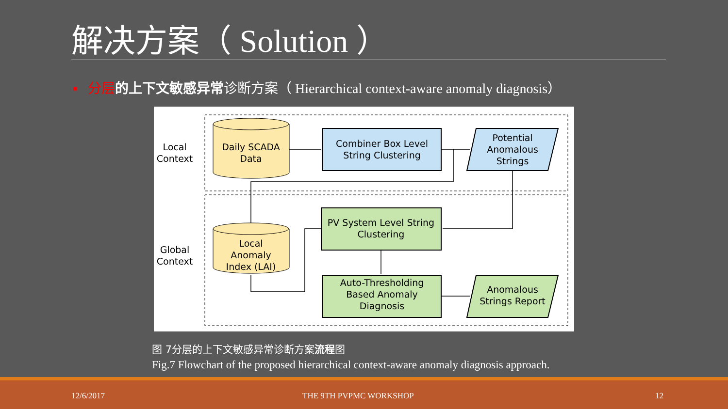解决方案（ Solution ）
▪ 分层 的上下文敏感异常诊断方案（ Hierarchical context-aware anomaly diagnosis）
Local
Context
Global
Context
Daily SCADA
Data
Combiner Box Level
String Clustering
Potential
Anomalous
Strings
Local
Anomaly
Index (LAI)
PV System Level String
Clustering
Auto-Thresholding
Based Anomaly
Diagnosis
Anomalous
Strings Report
图 7分层的上下文敏感异常诊断方案流程图
Fig.7 Flowchart of the proposed hierarchical context-aware anomaly diagnosis approach.
12/6/2017 THE 9TH PVPMC WORKSHOP 12